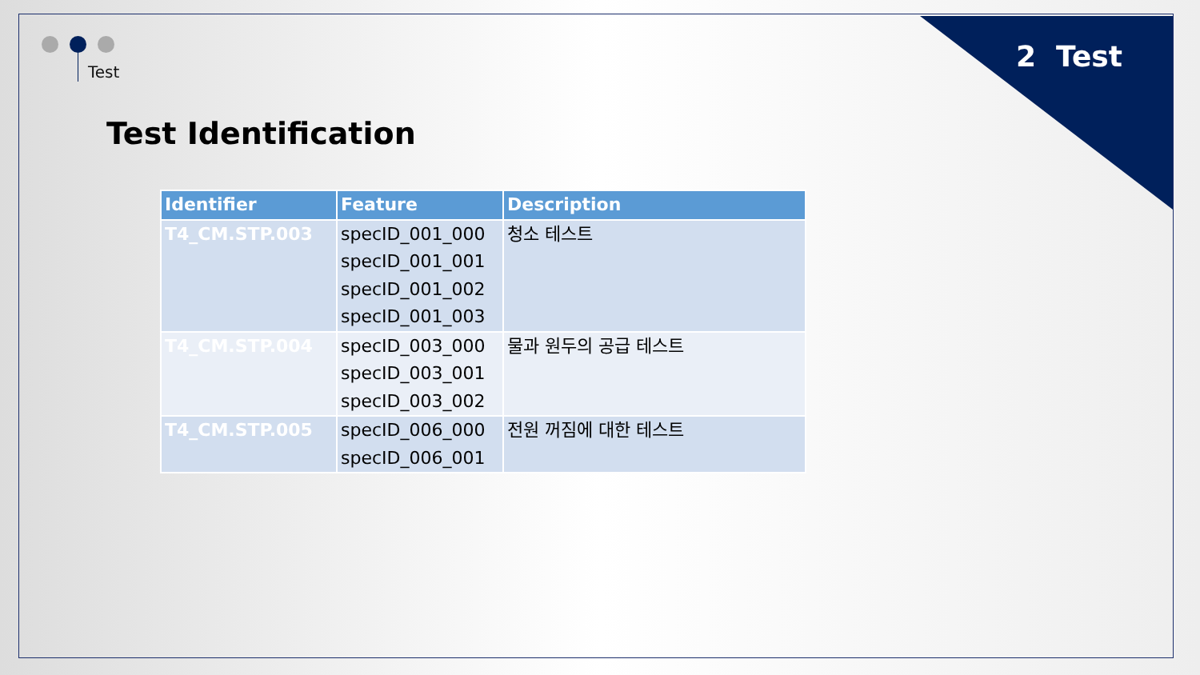Test 2 Test
Test Identification
| Identifier | Feature | Description |
| --- | --- | --- |
| T4_CM.STP.003 | specID_001_000 specID_001_001 specID_001_002 specID_001_003 | 청소 테스트 |
| T4_CM.STP.004 | specID_003_000 specID_003_001 specID_003_002 | 물과 원두의 공급 테스트 |
| T4_CM.STP.005 | specID_006_000 specID_006_001 | 전원 꺼짐에 대한 테스트 |